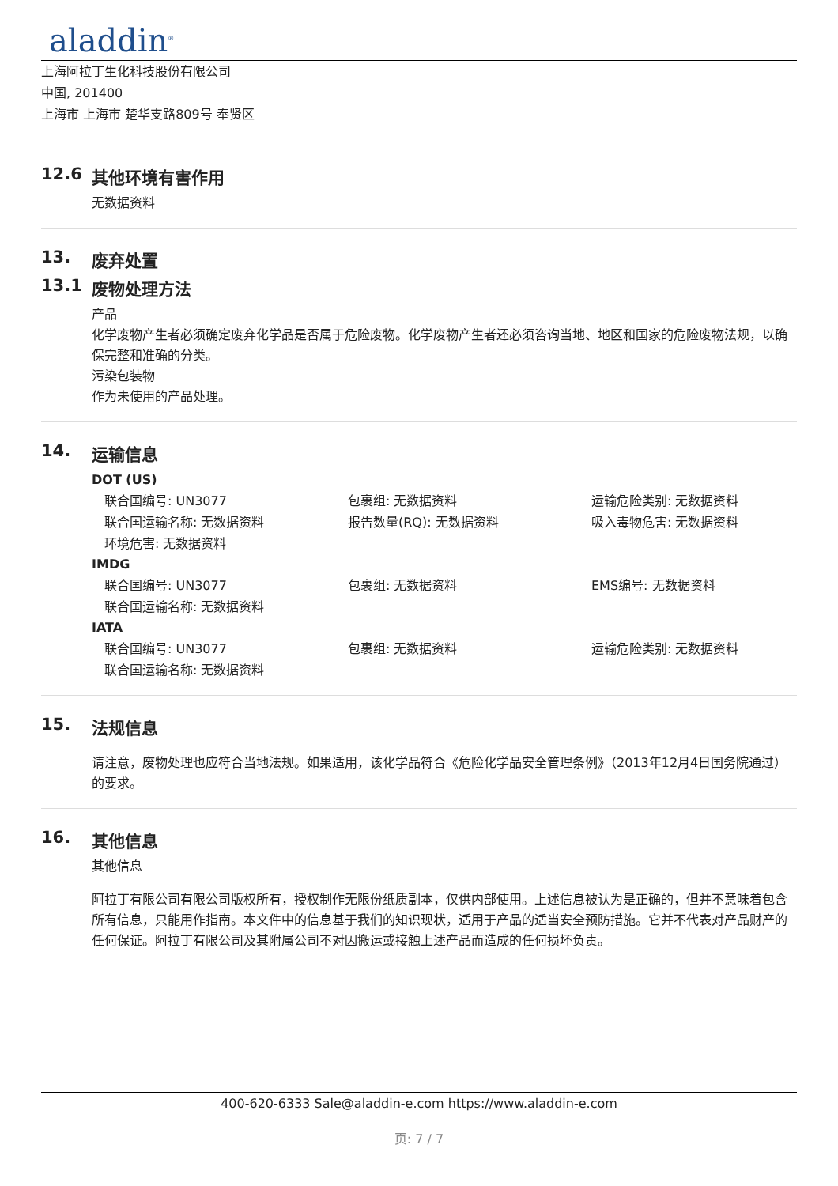aladdin<sup>®</sup>
上海阿拉丁生化科技股份有限公司
中国, 201400
上海市 上海市 楚华支路809号 奉贤区
12.6 其他环境有害作用
无数据资料
13. 废弃处置
13.1 废物处理方法
产品
化学废物产生者必须确定废弃化学品是否属于危险废物。化学废物产生者还必须咨询当地、地区和国家的危险废物法规，以确保完整和准确的分类。
污染包装物
作为未使用的产品处理。
14. 运输信息
DOT (US)
联合国编号: UN3077
包裹组: 无数据资料
运输危险类别: 无数据资料
联合国运输名称: 无数据资料
报告数量(RQ): 无数据资料
吸入毒物危害: 无数据资料
环境危害: 无数据资料
IMDG
联合国编号: UN3077
包裹组: 无数据资料
EMS编号: 无数据资料
联合国运输名称: 无数据资料
IATA
联合国编号: UN3077
包裹组: 无数据资料
运输危险类别: 无数据资料
联合国运输名称: 无数据资料
15. 法规信息
请注意，废物处理也应符合当地法规。如果适用，该化学品符合《危险化学品安全管理条例》（2013年12月4日国务院通过）的要求。
16. 其他信息
其他信息
阿拉丁有限公司有限公司版权所有，授权制作无限份纸质副本，仅供内部使用。上述信息被认为是正确的，但并不意味着包含所有信息，只能用作指南。本文件中的信息基于我们的知识现状，适用于产品的适当安全预防措施。它并不代表对产品财产的任何保证。阿拉丁有限公司及其附属公司不对因搬运或接触上述产品而造成的任何损坏负责。
400-620-6333 Sale@aladdin-e.com https://www.aladdin-e.com
页: 7 / 7